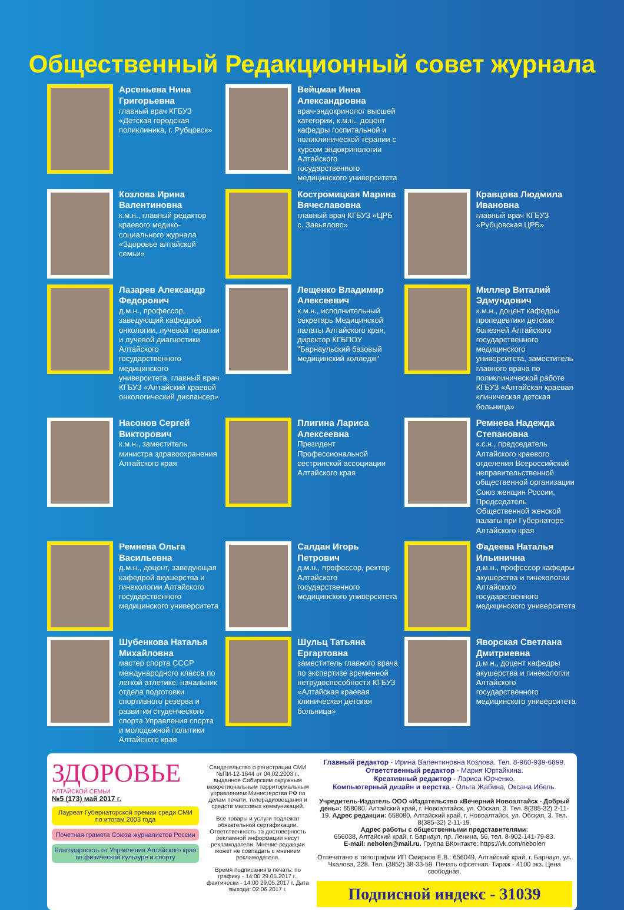Общественный Редакционный совет журнала
Арсеньева Нина Григорьевна
главный врач КГБУЗ «Детская городская поликлиника, г. Рубцовск»
Вейцман Инна Александровна
врач-эндокринолог высшей категории, к.м.н., доцент кафедры госпитальной и поликлинической терапии с курсом эндокринологии Алтайского государственного медицинского университета
Козлова Ирина Валентиновна
к.м.н., главный редактор краевого медико-социального журнала «Здоровье алтайской семьи»
Костромицкая Марина Вячеславовна
главный врач КГБУЗ «ЦРБ с. Завьялово»
Кравцова Людмила Ивановна
главный врач КГБУЗ «Рубцовская ЦРБ»
Лазарев Александр Федорович
д.м.н., профессор, заведующий кафедрой онкологии, лучевой терапии и лучевой диагностики Алтайского государственного медицинского университета, главный врач КГБУЗ «Алтайский краевой онкологический диспансер»
Лещенко Владимир Алексеевич
к.м.н., исполнительный секретарь Медицинской палаты Алтайского края, директор КГБПОУ "Барнаульский базовый медицинский колледж"
Миллер Виталий Эдмундович
к.м.н., доцент кафедры пропедевтики детских болезней Алтайского государственного медицинского университета, заместитель главного врача по поликлинической работе КГБУЗ «Алтайская краевая клиническая детская больница»
Насонов Сергей Викторович
к.м.н., заместитель министра здравоохранения Алтайского края
Плигина Лариса Алексеевна
Президент Профессиональной сестринской ассоциации Алтайского края
Ремнева Надежда Степановна
к.с.н., председатель Алтайского краевого отделения Всероссийской неправительственной общественной организации Союз женщин России, Председатель Общественной женской палаты при Губернаторе Алтайского края
Ремнева Ольга Васильевна
д.м.н., доцент, заведующая кафедрой акушерства и гинекологии Алтайского государственного медицинского университета
Салдан Игорь Петрович
д.м.н., профессор, ректор Алтайского государственного медицинского университета
Фадеева Наталья Ильинична
д.м.н., профессор кафедры акушерства и гинекологии Алтайского государственного медицинского университета
Шубенкова Наталья Михайловна
мастер спорта СССР международного класса по легкой атлетике, начальник отдела подготовки спортивного резерва и развития студенческого спорта Управления спорта и молодежной политики Алтайского края
Шульц Татьяна Ергартовна
заместитель главного врача по экспертизе временной нетрудоспособности КГБУЗ «Алтайская краевая клиническая детская больница»
Яворская Светлана Дмитриевна
д.м.н., доцент кафедры акушерства и гинекологии Алтайского государственного медицинского университета
ЗДОРОВЬЕ
АЛТАЙСКОЙ СЕМЬИ
№5 (173) май 2017 г.
Лауреат Губернаторской премии среди СМИ по итогам 2003 года
Почетная грамота Союза журналистов России
Благодарность от Управления Алтайского края по физической культуре и спорту
Свидетельство о регистрации СМИ №ПИ-12-1644 от 04.02.2003 г., выданное Сибирским окружным межрегиональным территориальным управлением Министерства РФ по делам печати, телерадиовещания и средств массовых коммуникаций.
Все товары и услуги подлежат обязательной сертификации. Ответственность за достоверность рекламной информации несут рекламодатели. Мнение редакции может не совпадать с мнением рекламодателя.
Время подписания в печать: по графику - 14:00 29.05.2017 г., фактически - 14:00 29.05.2017 г. Дата выхода: 02.06.2017 г.
Главный редактор - Ирина Валентиновна Козлова. Тел. 8-960-939-6899.
Ответственный редактор - Мария Юртайкина.
Креативный редактор - Лариса Юрченко.
Компьютерный дизайн и верстка - Ольга Жабина, Оксана Ибель.
Учредитель-Издатель ООО «Издательство «Вечерний Новоалтайск - Добрый день»: 658080, Алтайский край, г. Новоалтайск, ул. Обская, 3. Тел. 8(385-32) 2-11-19. Адрес редакции: 658080, Алтайский край, г. Новоалтайск, ул. Обская, 3. Тел. 8(385-32) 2-11-19.
Адрес работы с общественными представителями:
656038, Алтайский край, г. Барнаул, пр. Ленина, 56, тел. 8-902-141-79-83.
E-mail: nebolen@mail.ru. Группа ВКонтакте: https://vk.com/nebolen
Отпечатано в типографии ИП Смирнов Е.В.: 656049, Алтайский край, г. Барнаул, ул. Чкалова, 228. Тел. (3852) 38-33-59. Печать офсетная. Тираж - 4100 экз. Цена свободная.
Подписной индекс - 31039